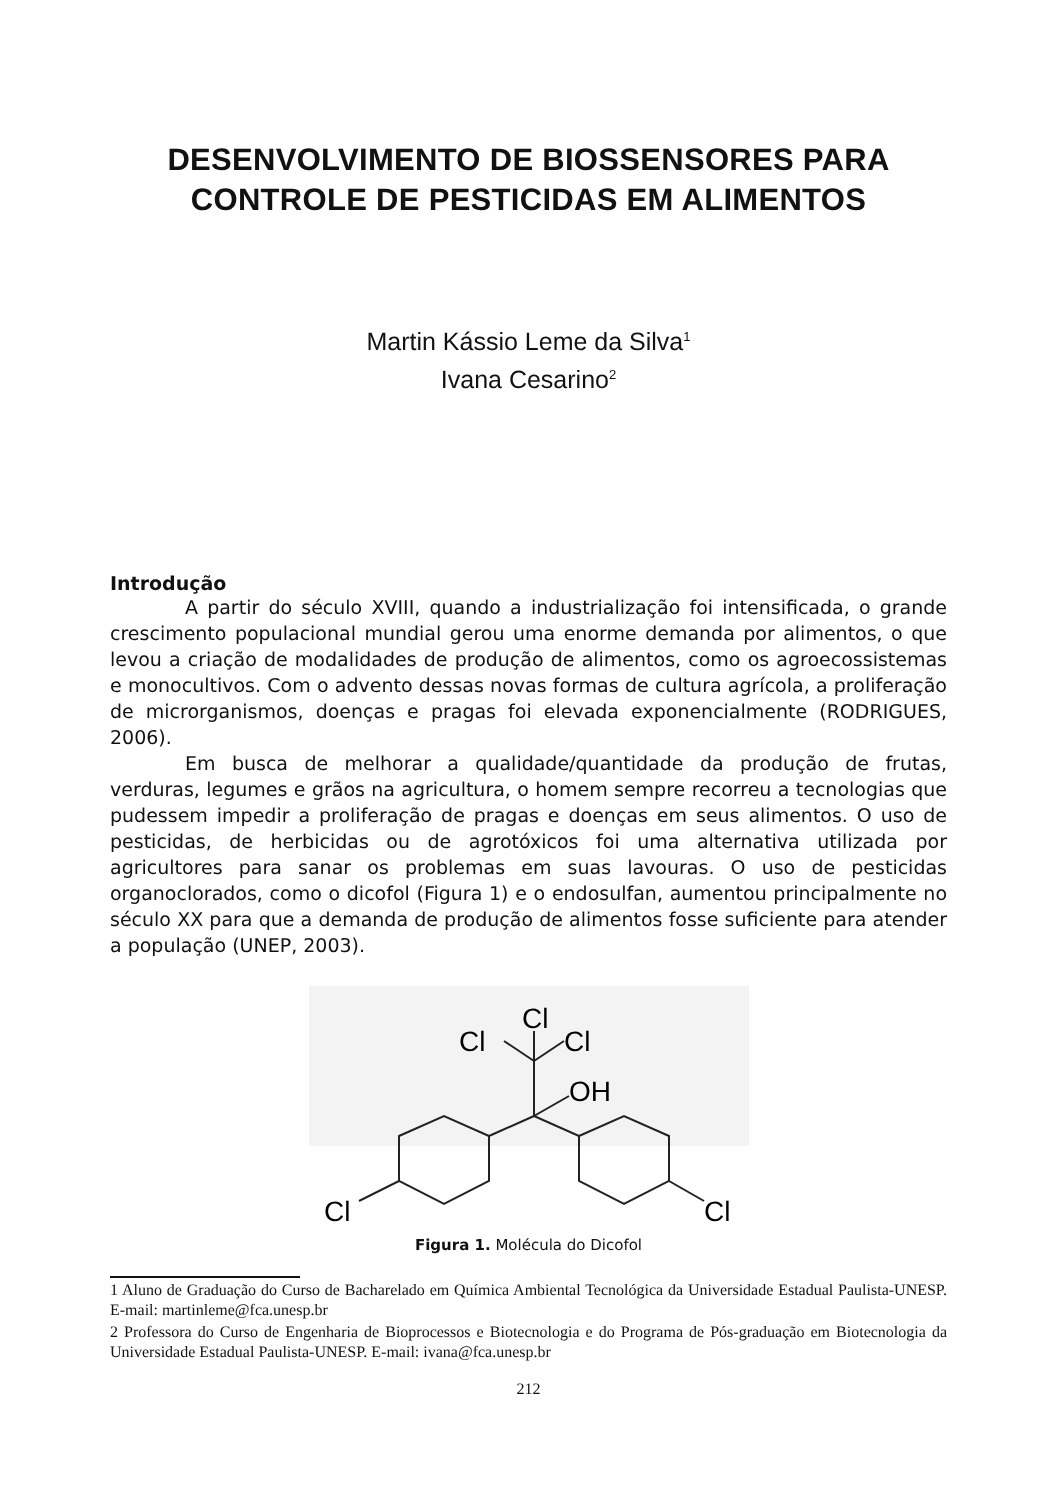DESENVOLVIMENTO DE BIOSSENSORES PARA
CONTROLE DE PESTICIDAS EM ALIMENTOS
Martin Kássio Leme da Silva<sup>1</sup>
Ivana Cesarino<sup>2</sup>
Introdução
A partir do século XVIII, quando a industrialização foi intensificada, o grande crescimento populacional mundial gerou uma enorme demanda por alimentos, o que levou a criação de modalidades de produção de alimentos, como os agroecossistemas e monocultivos. Com o advento dessas novas formas de cultura agrícola, a proliferação de microrganismos, doenças e pragas foi elevada exponencialmente (RODRIGUES, 2006).
Em busca de melhorar a qualidade/quantidade da produção de frutas, verduras, legumes e grãos na agricultura, o homem sempre recorreu a tecnologias que pudessem impedir a proliferação de pragas e doenças em seus alimentos. O uso de pesticidas, de herbicidas ou de agrotóxicos foi uma alternativa utilizada por agricultores para sanar os problemas em suas lavouras. O uso de pesticidas organoclorados, como o dicofol (Figura 1) e o endosulfan, aumentou principalmente no século XX para que a demanda de produção de alimentos fosse suficiente para atender a população (UNEP, 2003).
Cl
Cl
Cl
OH
Cl
Cl
Figura 1. Molécula do Dicofol
1 Aluno de Graduação do Curso de Bacharelado em Química Ambiental Tecnológica da Universidade Estadual Paulista-UNESP. E-mail: martinleme@fca.unesp.br
2 Professora do Curso de Engenharia de Bioprocessos e Biotecnologia e do Programa de Pós-graduação em Biotecnologia da Universidade Estadual Paulista-UNESP. E-mail: ivana@fca.unesp.br
212